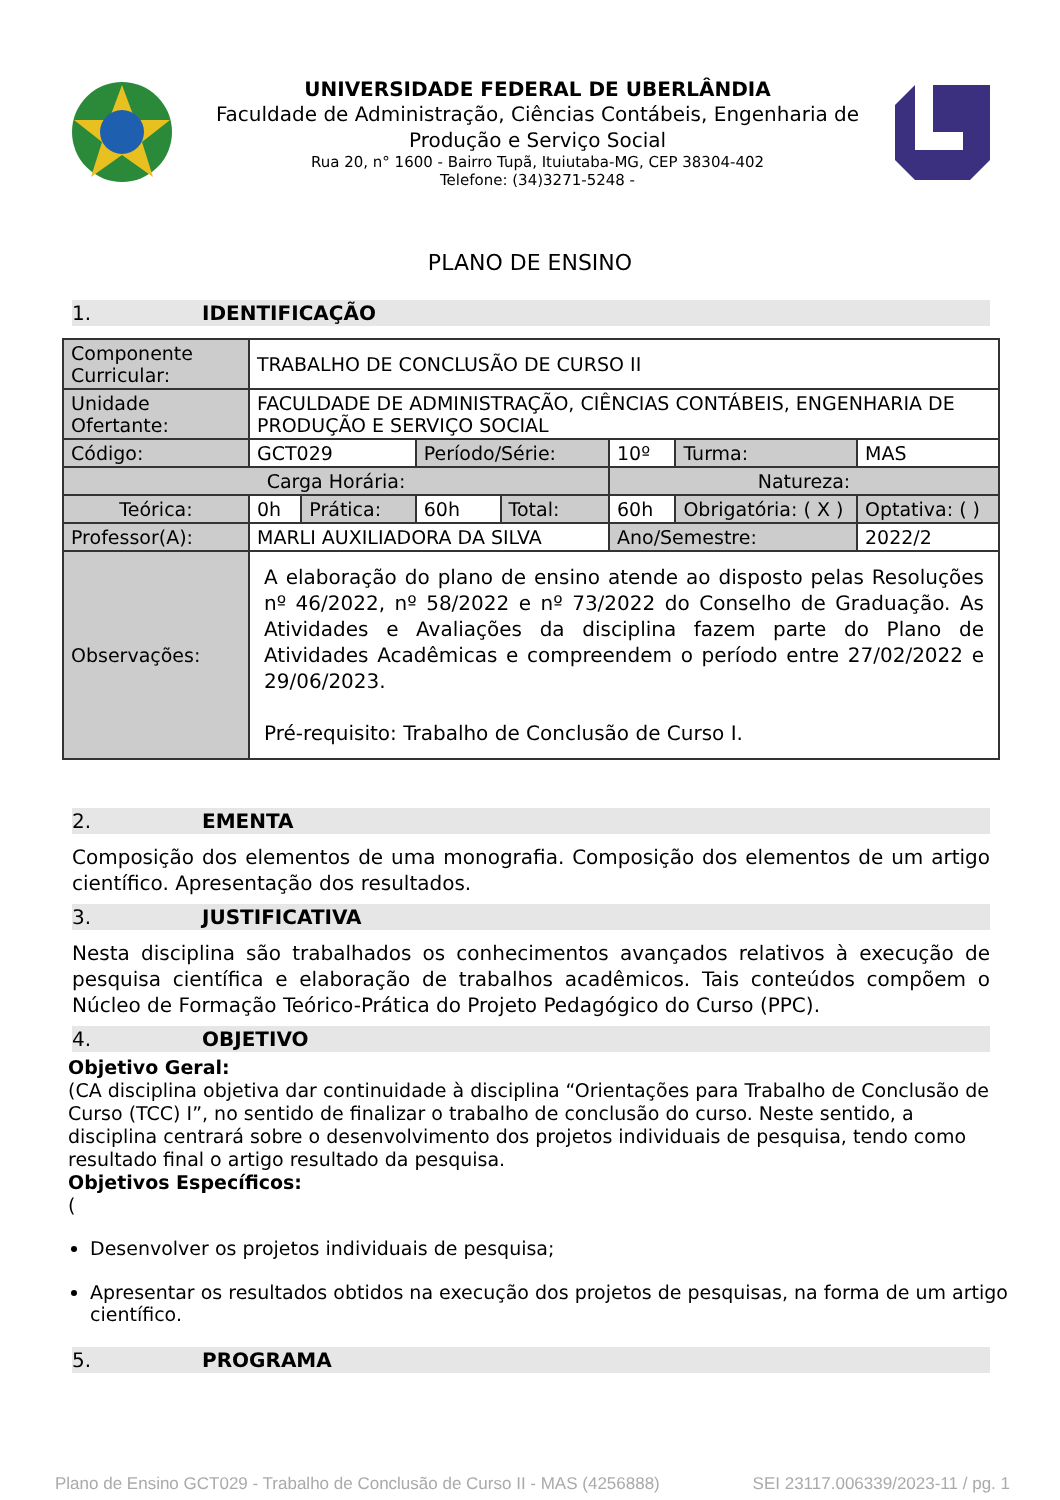UNIVERSIDADE FEDERAL DE UBERLÂNDIA
Faculdade de Administração, Ciências Contábeis, Engenharia de Produção e Serviço Social
Rua 20, n° 1600 - Bairro Tupã, Ituiutaba-MG, CEP 38304-402
Telefone: (34)3271-5248 -
PLANO DE ENSINO
1. IDENTIFICAÇÃO
| Componente Curricular: | TRABALHO DE CONCLUSÃO DE CURSO II | | | | | | |
| Unidade Ofertante: | FACULDADE DE ADMINISTRAÇÃO, CIÊNCIAS CONTÁBEIS, ENGENHARIA DE PRODUÇÃO E SERVIÇO SOCIAL | | | | | | |
| Código: | GCT029 | | Período/Série: | | 10º | Turma: | MAS |
| Carga Horária: | | | | | Natureza: | | |
| Teórica: | 0h | Prática: | 60h | Total: | 60h | Obrigatória: ( X ) | Optativa: ( ) |
| Professor(A): | MARLI AUXILIADORA DA SILVA | | | | Ano/Semestre: | | 2022/2 |
| Observações: | A elaboração do plano de ensino atende ao disposto pelas Resoluções nº 46/2022, nº 58/2022 e nº 73/2022 do Conselho de Graduação. As Atividades e Avaliações da disciplina fazem parte do Plano de Atividades Acadêmicas e compreendem o período entre 27/02/2022 e 29/06/2023. Pré-requisito: Trabalho de Conclusão de Curso I. | | | | | | |
2. EMENTA
Composição dos elementos de uma monografia. Composição dos elementos de um artigo científico. Apresentação dos resultados.
3. JUSTIFICATIVA
Nesta disciplina são trabalhados os conhecimentos avançados relativos à execução de pesquisa científica e elaboração de trabalhos acadêmicos. Tais conteúdos compõem o Núcleo de Formação Teórico-Prática do Projeto Pedagógico do Curso (PPC).
4. OBJETIVO
Objetivo Geral:
(CA disciplina objetiva dar continuidade à disciplina “Orientações para Trabalho de Conclusão de Curso (TCC) I”, no sentido de finalizar o trabalho de conclusão do curso. Neste sentido, a disciplina centrará sobre o desenvolvimento dos projetos individuais de pesquisa, tendo como resultado final o artigo resultado da pesquisa.
Objetivos Específicos:
(
Desenvolver os projetos individuais de pesquisa;
Apresentar os resultados obtidos na execução dos projetos de pesquisas, na forma de um artigo científico.
5. PROGRAMA
Plano de Ensino GCT029 - Trabalho de Conclusão de Curso II - MAS (4256888) SEI 23117.006339/2023-11 / pg. 1